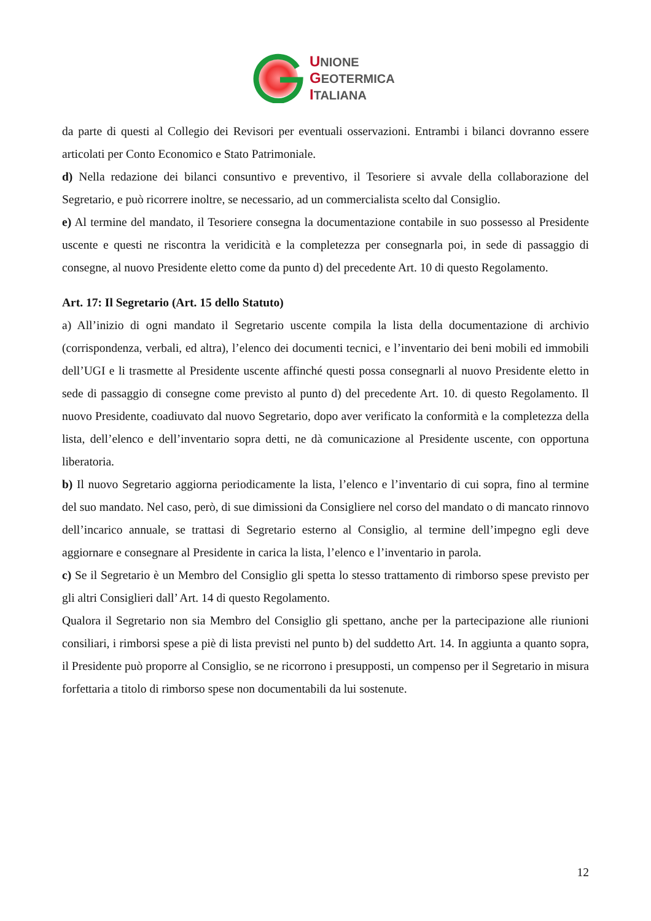UNIONE
GEOTERMICA
ITALIANA
da parte di questi al Collegio dei Revisori per eventuali osservazioni. Entrambi i bilanci dovranno essere articolati per Conto Economico e Stato Patrimoniale.
d) Nella redazione dei bilanci consuntivo e preventivo, il Tesoriere si avvale della collaborazione del Segretario, e può ricorrere inoltre, se necessario, ad un commercialista scelto dal Consiglio.
e) Al termine del mandato, il Tesoriere consegna la documentazione contabile in suo possesso al Presidente uscente e questi ne riscontra la veridicità e la completezza per consegnarla poi, in sede di passaggio di consegne, al nuovo Presidente eletto come da punto d) del precedente Art. 10 di questo Regolamento.
Art. 17: Il Segretario (Art. 15 dello Statuto)
a) All’inizio di ogni mandato il Segretario uscente compila la lista della documentazione di archivio (corrispondenza, verbali, ed altra), l’elenco dei documenti tecnici, e l’inventario dei beni mobili ed immobili dell’UGI e li trasmette al Presidente uscente affinché questi possa consegnarli al nuovo Presidente eletto in sede di passaggio di consegne come previsto al punto d) del precedente Art. 10. di questo Regolamento. Il nuovo Presidente, coadiuvato dal nuovo Segretario, dopo aver verificato la conformità e la completezza della lista, dell’elenco e dell’inventario sopra detti, ne dà comunicazione al Presidente uscente, con opportuna liberatoria.
b) Il nuovo Segretario aggiorna periodicamente la lista, l’elenco e l’inventario di cui sopra, fino al termine del suo mandato. Nel caso, però, di sue dimissioni da Consigliere nel corso del mandato o di mancato rinnovo dell’incarico annuale, se trattasi di Segretario esterno al Consiglio, al termine dell’impegno egli deve aggiornare e consegnare al Presidente in carica la lista, l’elenco e l’inventario in parola.
c) Se il Segretario è un Membro del Consiglio gli spetta lo stesso trattamento di rimborso spese previsto per gli altri Consiglieri dall’ Art. 14 di questo Regolamento.
Qualora il Segretario non sia Membro del Consiglio gli spettano, anche per la partecipazione alle riunioni consiliari, i rimborsi spese a piè di lista previsti nel punto b) del suddetto Art. 14. In aggiunta a quanto sopra, il Presidente può proporre al Consiglio, se ne ricorrono i presupposti, un compenso per il Segretario in misura forfettaria a titolo di rimborso spese non documentabili da lui sostenute.
12